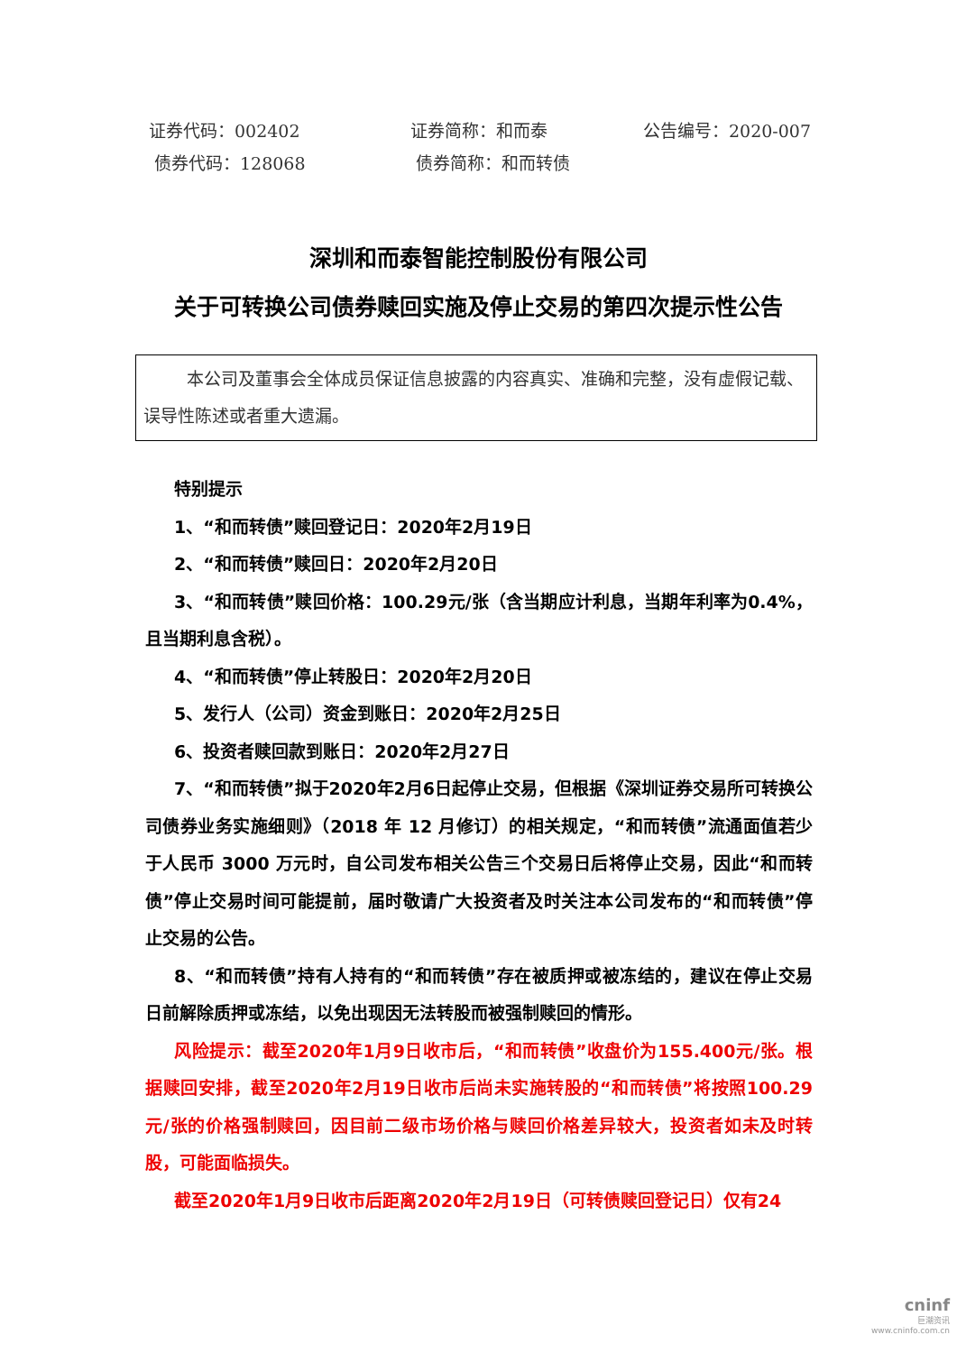证券代码：002402 证券简称：和而泰 公告编号：2020-007
债券代码：128068 债券简称：和而转债
深圳和而泰智能控制股份有限公司
关于可转换公司债券赎回实施及停止交易的第四次提示性公告
本公司及董事会全体成员保证信息披露的内容真实、准确和完整，没有虚假记载、误导性陈述或者重大遗漏。
特别提示
1、“和而转债”赎回登记日：2020年2月19日
2、“和而转债”赎回日：2020年2月20日
3、“和而转债”赎回价格：100.29元/张（含当期应计利息，当期年利率为0.4%，且当期利息含税）。
4、“和而转债”停止转股日：2020年2月20日
5、发行人（公司）资金到账日：2020年2月25日
6、投资者赎回款到账日：2020年2月27日
7、“和而转债”拟于2020年2月6日起停止交易，但根据《深圳证券交易所可转换公司债券业务实施细则》（2018 年 12 月修订）的相关规定，“和而转债”流通面值若少于人民币 3000 万元时，自公司发布相关公告三个交易日后将停止交易，因此“和而转债”停止交易时间可能提前，届时敬请广大投资者及时关注本公司发布的“和而转债”停止交易的公告。
8、“和而转债”持有人持有的“和而转债”存在被质押或被冻结的，建议在停止交易日前解除质押或冻结，以免出现因无法转股而被强制赎回的情形。
风险提示：截至2020年1月9日收市后，“和而转债”收盘价为155.400元/张。根据赎回安排，截至2020年2月19日收市后尚未实施转股的“和而转债”将按照100.29元/张的价格强制赎回，因目前二级市场价格与赎回价格差异较大，投资者如未及时转股，可能面临损失。
截至2020年1月9日收市后距离2020年2月19日（可转债赎回登记日）仅有24
cninf
巨潮资讯
www.cninfo.com.cn